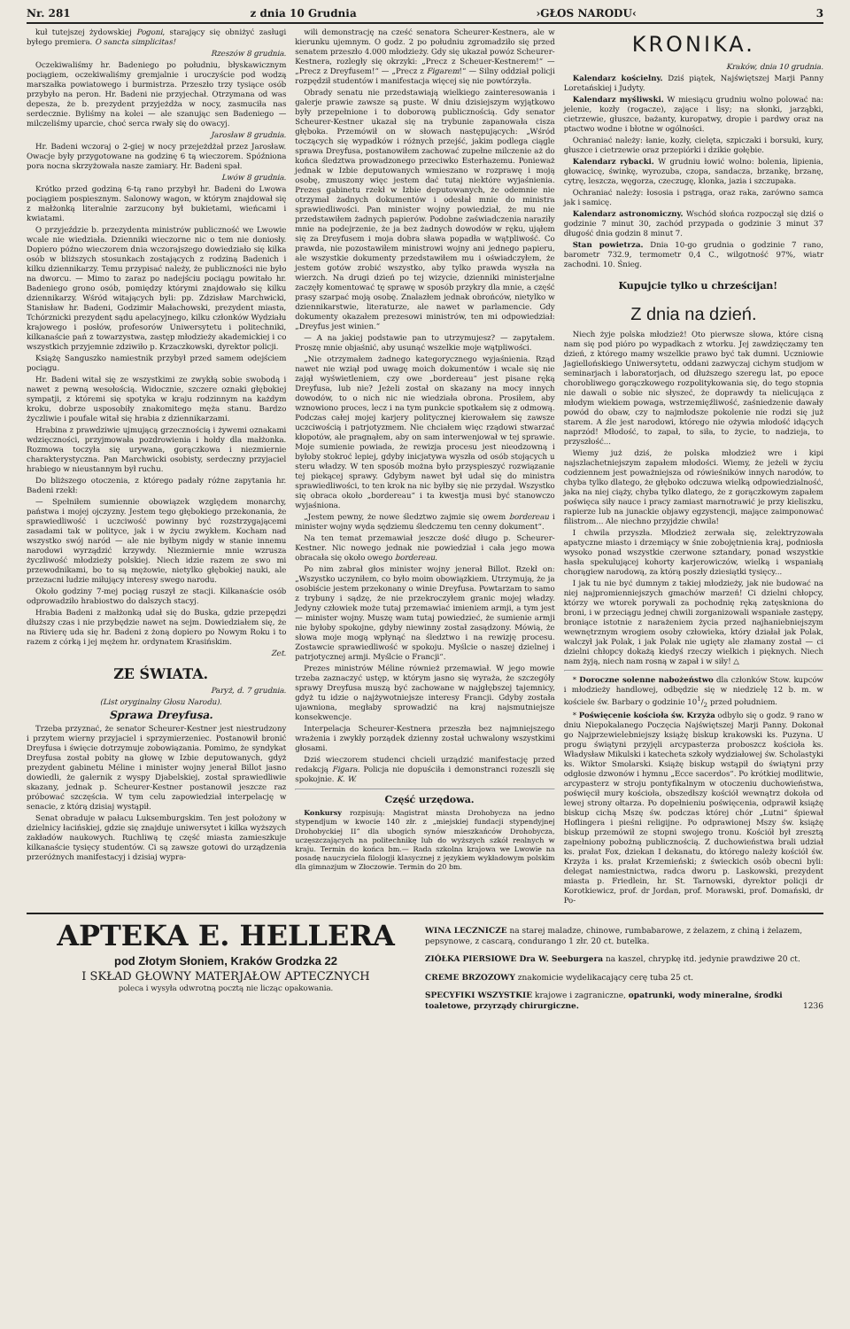Nr. 281 z dnia 10 Grudnia ›GŁOS NARODU‹ 3
kuł tutejszej żydowskiej Pogoni, starający się obniżyć zasługi byłego premiera. O sancta simplicitas!
Rzeszów 8 grudnia.
Oczekiwaliśmy hr. Badeniego po południu, błyskawicznym pociągiem, oczekiwaliśmy gremjalnie i uroczyście pod wodzą marszałka powiatowego i burmistrza. Przeszło trzy tysiące osób przybyło na peron. Hr. Badeni nie przyjechał. Otrzymana od was depesza, że b. prezydent przyjeżdża w nocy, zasmuciła nas serdecznie. Byliśmy na kolei — ale szanując sen Badeniego — milczeliśmy uparcie, choć serca rwały się do owacyj.
Jarosław 8 grudnia.
Hr. Badeni wczoraj o 2-giej w nocy przejeżdżał przez Jarosław. Owacje były przygotowane na godzinę 6 tą wieczorem. Spóźniona pora nocna skrzyżowała nasze zamiary. Hr. Badeni spał.
Lwów 8 grudnia.
Krótko przed godziną 6-tą rano przybył hr. Badeni do Lwowa pociągiem pospiesznym. Salonowy wagon, w którym znajdował się z małżonką literalnie zarzucony był bukietami, wieńcami i kwiatami.
O przyjeździe b. przezydenta ministrów publiczność we Lwowie wcale nie wiedziała. Dzienniki wieczorne nic o tem nie doniosły. Dopiero późno wieczorem dnia wczorajszego dowiedziało się kilka osób w bliższych stosunkach zostających z rodziną Badenich i kilku dziennikarzy. Temu przypisać należy, że publiczności nie było na dworcu. — Mimo to zaraz po nadejściu pociągu powitało hr. Badeniego grono osób, pomiędzy którymi znajdowało się kilku dziennikarzy. Wśród witających byli: pp. Zdzisław Marchwicki, Stanisław hr. Badeni, Godzimir Małachowski, prezydent miasta, Tchórznicki prezydent sądu apelacyjnego, kilku członków Wydziału krajowego i posłów, profesorów Uniwersytetu i politechniki, kilkanaście pań z towarzystwa, zastęp młodzieży akademickiej i co wszystkich przyjemnie zdziwiło p. Krzaczkowski, dyrektor policji.
Książę Sanguszko namiestnik przybył przed samem odejściem pociągu.
Hr. Badeni witał się ze wszystkimi ze zwykłą sobie swobodą i nawet z pewną wesołością. Widocznie, szczere oznaki głębokiej sympatji, z któremi się spotyka w kraju rodzinnym na każdym kroku, dobrze usposobiły znakomitego męża stanu. Bardzo życzliwie i poufale witał się hrabia z dziennikarzami.
Hrabina z prawdziwie ujmującą grzecznością i żywemi oznakami wdzięczności, przyjmowała pozdrowienia i hołdy dla małżonka. Rozmowa toczyła się urywana, gorączkowa i niezmiernie charakterystyczna. Pan Marchwicki osobisty, serdeczny przyjaciel hrabiego w nieustannym był ruchu.
Do bliższego otoczenia, z którego padały różne zapytania hr. Badeni rzekł:
— Spełniłem sumiennie obowiązek względem monarchy, państwa i mojej ojczyzny. Jestem tego głębokiego przekonania, że sprawiedliwość i uczciwość powinny być rozstrzygającemi zasadami tak w polityce, jak i w życiu zwykłem. Kocham nad wszystko swój naród — ale nie byłbym nigdy w stanie innemu narodowi wyrządzić krzywdy. Niezmiernie mnie wzrusza życzliwość młodzieży polskiej. Niech idzie razem ze swo mi przewodnikami, bo to są mężowie, nietylko głębokiej nauki, ale przezacni ludzie miłujący interesy swego narodu.
Około godziny 7-mej pociąg ruszył ze stacji. Kilkanaście osób odprowadziło hrabiostwo do dalszych stacyj.
Hrabia Badeni z małżonką udał się do Buska, gdzie przepędzi dłuższy czas i nie przybędzie nawet na sejm. Dowiedziałem się, że na Rivierę uda się hr. Badeni z żoną dopiero po Nowym Roku i to razem z córką i jej mężem hr. ordynatem Krasińskim.
Zet.
ZE ŚWIATA.
Paryż, d. 7 grudnia.
(List oryginalny Głosu Narodu).
Sprawa Dreyfusa.
Trzeba przyznać, że senator Scheurer-Kestner jest niestrudzony i przytem wierny przyjaciel i sprzymierzeniec. Postanowił bronić Dreyfusa i święcie dotrzymuje zobowiązania. Pomimo, że syndykat Dreyfusa został pobity na głowę w Izbie deputowanych, gdyż prezydent gabinetu Méline i minister wojny jenerał Billot jasno dowiedli, że galernik z wyspy Djabelskiej, został sprawiedliwie skazany, jednak p. Scheurer-Kestner postanowił jeszcze raz próbować szczęścia. W tym celu zapowiedział interpelację w senacie, z którą dzisiaj wystąpił.
Senat obraduje w pałacu Luksemburgskim. Ten jest położony w dzielnicy łacińskiej, gdzie się znajduje uniwersytet i kilka wyższych zakładów naukowych. Ruchliwą tę część miasta zamieszkuje kilkanaście tysięcy studentów. Ci są zawsze gotowi do urządzenia przeróżnych manifestacyj i dzisiaj wypra-
wili demonstrację na cześć senatora Scheurer-Kestnera, ale w kierunku ujemnym. O godz. 2 po południu zgromadziło się przed senatem przeszło 4.000 młodzieży. Gdy się ukazał powóz Scheurer-Kestnera, rozległy się okrzyki: „Precz z Scheuer-Kestnerem!“ — „Precz z Dreyfusem!“ — „Precz z Figarem!“ — Silny oddział policji rozpędził studentów i manifestacja więcej się nie powtórzyła.
Obrady senatu nie przedstawiają wielkiego zainteresowania i galerje prawie zawsze są puste. W dniu dzisiejszym wyjątkowo były przepełnione i to doborową publicznością. Gdy senator Scheurer-Kestner ukazał się na trybunie zapanowała cisza głęboka. Przemówił on w słowach następujących: „Wśród toczących się wypadków i różnych przejść, jakim podlega ciągle sprawa Dreyfusa, postanowiłem zachować zupełne milczenie aż do końca śledztwa prowadzonego przeciwko Esterhazemu. Ponieważ jednak w Izbie deputowanych wmieszano w rozprawę i moją osobę, zmuszony więc jestem dać tutaj niektóre wyjaśnienia. Prezes gabinetu rzekł w Izbie deputowanych, że odemnie nie otrzymał żadnych dokumentów i odesłał mnie do ministra sprawiedliwości. Pan minister wojny powiedział, że mu nie przedstawiłem żadnych papierów. Podobne zaświadczenia naraziły mnie na podejrzenie, że ja bez żadnych dowodów w ręku, ująłem się za Dreyfusem i moja dobra sława popadła w wątpliwość. Co prawda, nie pozostawiłem ministrowi wojny ani jednego papieru, ale wszystkie dokumenty przedstawiłem mu i oświadczyłem, że jestem gotów zrobić wszystko, aby tylko prawda wyszła na wierzch. Na drugi dzień po tej wizycie, dzienniki ministerjalne zaczęły komentować tę sprawę w sposób przykry dla mnie, a część prasy szarpać moją osobę. Znalazłem jednak obrońców, nietylko w dziennikarstwie, literaturze, ale nawet w parlamencie. Gdy dokumenty okazałem prezesowi ministrów, ten mi odpowiedział: „Dreyfus jest winien.“
— A na jakiej podstawie pan to utrzymujesz? — zapytałem. Proszę mnie objaśnić, aby usunąć wszelkie moje wątpliwości.
„Nie otrzymałem żadnego kategorycznego wyjaśnienia. Rząd nawet nie wziął pod uwagę moich dokumentów i wcale się nie zajął wyświetleniem, czy owe „bordereau“ jest pisane ręką Dreyfusa, lub nie? Jeżeli został on skazany na mocy innych dowodów, to o nich nic nie wiedziała obrona. Prosiłem, aby wznowiono proces, lecz i na tym punkcie spotkałem się z odmową. Podczas całej mojej karjery politycznej kierowałem się zawsze uczciwością i patrjotyzmem. Nie chciałem więc rządowi stwarzać kłopotów, ale pragnąłem, aby on sam interwenjował w tej sprawie. Moje sumienie powiada, że rewizja procesu jest nieodzowną i byłoby stokroć lepiej, gdyby inicjatywa wyszła od osób stojących u steru władzy. W ten sposób można było przyspieszyć rozwiązanie tej piekącej sprawy. Gdybym nawet był udał się do ministra sprawiedliwości, to ten krok na nic byłby się nie przydał. Wszystko się obraca około „bordereau“ i ta kwestja musi być stanowczo wyjaśniona.
„Jestem pewny, że nowe śledztwo zajmie się owem bordereau i minister wojny wyda sędziemu śledczemu ten cenny dokument“.
Na ten temat przemawiał jeszcze dość długo p. Scheurer-Kestner. Nic nowego jednak nie powiedział i cała jego mowa obracała się około owego bordereau.
Po nim zabrał głos minister wojny jenerał Billot. Rzekł on: „Wszystko uczyniłem, co było moim obowiązkiem. Utrzymują, że ja osobiście jestem przekonany o winie Dreyfusa. Powtarzam to samo z trybuny i sądzę, że nie przekroczyłem granic mojej władzy. Jedyny człowiek może tutaj przemawiać imieniem armji, a tym jest — minister wojny. Muszę wam tutaj powiedzieć, że sumienie armji nie byłoby spokojne, gdyby niewinny został zasądzony. Mówią, że słowa moje mogą wpłynąć na śledztwo i na rewizję procesu. Zostawcie sprawiedliwość w spokoju. Myślcie o naszej dzielnej i patrjotycznej armji. Myślcie o Francji“.
Prezes ministrów Méline również przemawiał. W jego mowie trzeba zaznaczyć ustęp, w którym jasno się wyraża, że szczegóły sprawy Dreyfusa muszą być zachowane w najgłębszej tajemnicy, gdyż tu idzie o najżywotniejsze interesy Francji. Gdyby została ujawniona, megłaby sprowadzić na kraj najsmutniejsze konsekwencje.
Interpelacja Scheurer-Kestnera przeszła bez najmniejszego wrażenia i zwykły porządek dzienny został uchwalony wszystkimi głosami.
Dziś wieczorem studenci chcieli urządzić manifestację przed redakcją Figara. Policja nie dopuściła i demonstranci rozeszli się spokojnie. K. W.
Część urzędowa.
Konkursy rozpisują: Magistrat miasta Drohobycza na jedno stypendjum w kwocie 140 złr. z „miejskiej fundacji stypendyjnej Drohobyckiej II“ dla ubogich synów mieszkańców Drohobycza, uczęszczających na politechnikę lub do wyższych szkół realnych w kraju. Termin do końca bm.— Rada szkolna krajowa we Lwowie na posadę nauczyciela filologji klasycznej z językiem wykładowym polskim dla gimnazjum w Złoczowie. Termin do 20 bm.
KRONIKA.
Kraków, dnia 10 grudnia.
Kalendarz kościelny. Dziś piątek, Najświętszej Marji Panny Loretańskiej i Judyty.
Kalendarz myśliwski. W miesiącu grudniu wolno polować na: jelenie, kozły (rogacze), zające i lisy; na słonki, jarząbki, cietrzewie, głuszce, bażanty, kuropatwy, dropie i pardwy oraz na ptactwo wodne i błotne w ogólności.
Ochraniać należy: łanie, kozły, cielęta, szpiczaki i borsuki, kury, głuszce i cietrzewie oraz przepiórki i dzikie gołębie.
Kalendarz rybacki. W grudniu łowić wolno: bolenia, lipienia, głowacicę, świnkę, wyrozuba, czopa, sandacza, brzankę, brzanę, cytrę, leszcza, węgorza, czeczugę, klonka, jazia i szczupaka.
Ochraniać należy: łososia i pstrąga, oraz raka, zarówno samca jak i samicę.
Kalendarz astronomiczny. Wschód słońca rozpoczął się dziś o godzinie 7 minut 30, zachód przypada o godzinie 3 minut 37 długość dnia godzin 8 minut 7.
Stan powietrza. Dnia 10-go grudnia o godzinie 7 rano, barometr 732.9, termometr 0,4 C., wilgotność 97%, wiatr zachodni. 10. Śnieg.
Kupujcie tylko u chrześcijan!
Z dnia na dzień.
Niech żyje polska młodzież! Oto pierwsze słowa, które cisną nam się pod pióro po wypadkach z wtorku. Jej zawdzięczamy ten dzień, z którego mamy wszelkie prawo być tak dumni. Uczniowie Jagiellońskiego Uniwersytetu, oddani zazwyczaj cichym studjom w seminarjach i laboratorjach, od dłuższego szeregu lat, po epoce chorobliwego gorączkowego rozpolitykowania się, do tego stopnia nie dawali o sobie nic słyszeć, że doprawdy ta nielicująca z młodym wiekiem powaga, wstrzemięźliwość, zaśniedzenie dawały powód do obaw, czy to najmłodsze pokolenie nie rodzi się już starem. A źle jest narodowi, którego nie ożywia młodość idących naprzód! Młodość, to zapał, to siła, to życie, to nadzieja, to przyszłość...
Wiemy już dziś, że polska młodzież wre i kipi najszlachetniejszym zapałem młodości. Wiemy, że jeżeli w życiu codziennem jest poważniejsza od rówieśników innych narodów, to chyba tylko dlatego, że głęboko odczuwa wielką odpowiedzialność, jaka na niej ciąży, chyba tylko dlatego, że z gorączkowym zapałem poświęca siły nauce i pracy zamiast marnotrawić je przy kieliszku, rapierze lub na junackie objawy egzystencji, mające zaimponować filistrom... Ale niechno przyjdzie chwila!
I chwila przyszła. Młodzież zerwała się, zelektryzowała apatyczne miasto i drzemiący w śnie zobojętnienia kraj, podniosła wysoko ponad wszystkie czerwone sztandary, ponad wszystkie hasła spekulującej kohorty karjerowiczów, wielką i wspaniałą chorągiew narodową, za którą poszły dziesiątki tysięcy...
I jak tu nie być dumnym z takiej młodzieży, jak nie budować na niej najpromienniejszych gmachów marzeń! Ci dzielni chłopcy, którzy we wtorek porywali za pochodnię ręką zatęskniona do broni, i w przeciągu jednej chwili zorganizowali wspaniałe zastępy, broniące istotnie z narażeniem życia przed najhaniebniejszym wewnętrznym wrogiem osoby człowieka, który działał jak Polak, walczył jak Polak, i jak Polak nie ugięty ale złamany został — ci dzielni chłopcy dokażą kiedyś rzeczy wielkich i pięknych. Niech nam żyją, niech nam rosną w zapał i w siły! △
* Doroczne solenne nabożeństwo dla członków Stow. kupców i młodzieży handlowej, odbędzie się w niedzielę 12 b. m. w kościele św. Barbary o godzinie 101/2 przed południem.
* Poświęcenie kościoła św. Krzyża odbyło się o godz. 9 rano w dniu Niepokalanego Poczęcia Najświętszej Marji Panny. Dokonał go Najprzewielebniejszy książę biskup krakowski ks. Puzyna. U progu świątyni przyjęli arcypasterza proboszcz kościoła ks. Władysław Mikulski i katecheta szkoły wydziałowej św. Scholastyki ks. Wiktor Smolarski. Książę biskup wstąpił do świątyni przy odgłosie dzwonów i hymnu „Ecce sacerdos“. Po krótkiej modlitwie, arcypasterz w stroju pontyfikalnym w otoczeniu duchowieństwa, poświęcił mury kościoła, obszedłszy kościół wewnątrz dokoła od lewej strony ołtarza. Po dopełnieniu poświęcenia, odprawił książę biskup cichą Mszę św. podczas której chór „Lutni“ śpiewał Hoflingera i pieśni religijne. Po odprawionej Mszy św. książę biskup przemówił ze stopni swojego tronu. Kościół był zresztą zapełniony pobożną publicznością. Z duchowieństwa brali udział ks. prałat Fox, dziekan I dekanatu, do którego należy kościół św. Krzyża i ks. prałat Krzemieński; z świeckich osób obecni byli: delegat namiestnictwa, radca dworu p. Laskowski, prezydent miasta p. Friedlein, hr. St. Tarnowski, dyrektor policji dr Korotkiewicz, prof. dr Jordan, prof. Morawski, prof. Domański, dr Po-
APTEKA E. HELLERA
pod Złotym Słoniem, Kraków Grodzka 22
I SKŁAD GŁOWNY MATERJAŁOW APTECZNYCH
poleca i wysyła odwrotną pocztą nie licząc opakowania.
WINA LECZNICZE na starej maladze, chinowe, rumbabarowe, z żelazem, z chiną i żelazem, pepsynowe, z cascarą, condurango 1 złr. 20 ct. butelka.
ZIÓŁKA PIERSIOWE Dra W. Seeburgera na kaszel, chrypkę itd. jedynie prawdziwe 20 ct.
CREME BRZOZOWY znakomicie wydelikacający cerę tuba 25 ct.
SPECYFIKI WSZYSTKIE krajowe i zagraniczne, opatrunki, wody mineralne, środki toaletowe, przyrządy chirurgiczne. 1236